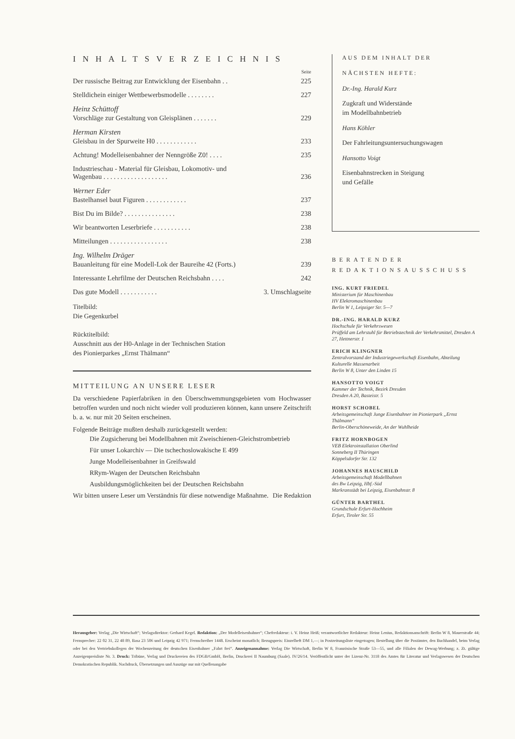INHALTSVERZEICHNIS
Seite
Der russische Beitrag zur Entwicklung der Eisenbahn . . 225
Stelldichein einiger Wettbewerbsmodelle . . . . . . . . 227
Heinz Schüttoff
Vorschläge zur Gestaltung von Gleisplänen . . . . . . . 229
Herman Kirsten
Gleisbau in der Spurweite H0 . . . . . . . . . . . . 233
Achtung! Modelleisenbahner der Nenngröße Z0! . . . . 235
Industrieschau - Material für Gleisbau, Lokomotiv- und
Wagenbau . . . . . . . . . . . . . . . . . . . 236
Werner Eder
Bastelhansel baut Figuren . . . . . . . . . . . . 237
Bist Du im Bilde? . . . . . . . . . . . . . . . 238
Wir beantworten Leserbriefe . . . . . . . . . . . 238
Mitteilungen . . . . . . . . . . . . . . . . . 238
Ing. Wilhelm Dräger
Bauanleitung für eine Modell-Lok der Baureihe 42 (Forts.) 239
Interessante Lehrfilme der Deutschen Reichsbahn . . . . 242
Das gute Modell . . . . . . . . . . . 3. Umschlagseite
Titelbild:
Die Gegenkurbel
Rücktitelbild:
Ausschnitt aus der H0-Anlage in der Technischen Station
des Pionierparkes „Ernst Thälmann“
MITTEILUNG AN UNSERE LESER
Da verschiedene Papierfabriken in den Überschwemmungsgebieten vom Hochwasser betroffen wurden und noch nicht wieder voll produzieren können, kann unsere Zeitschrift b. a. w. nur mit 20 Seiten erscheinen.
Folgende Beiträge mußten deshalb zurückgestellt werden:
Die Zugsicherung bei Modellbahnen mit Zweischienen-Gleichstrombetrieb
Für unser Lokarchiv — Die tschechoslowakische E 499
Junge Modelleisenbahner in Greifswald
RRym-Wagen der Deutschen Reichsbahn
Ausbildungsmöglichkeiten bei der Deutschen Reichsbahn
Wir bitten unsere Leser um Verständnis für diese notwendige Maßnahme. Die Redaktion
AUS DEM INHALT DER
NÄCHSTEN HEFTE:
Dr.-Ing. Harald Kurz
Zugkraft und Widerstände
im Modellbahnbetrieb
Hans Köhler
Der Fahrleitungsuntersuchungswagen
Hansotto Voigt
Eisenbahnstrecken in Steigung
und Gefälle
BERATENDER
REDAKTIONSAUSSCHUSS
ING. KURT FRIEDEL
Ministerium für Maschinenbau
HV Elektromaschinenbau
Berlin W 1, Leipziger Str. 5—7
DR.-ING. HARALD KURZ
Hochschule für Verkehrswesen
Prüffeld am Lehrstuhl für Betriebstechnik der Verkehrsmittel, Dresden A 27, Hettnerstr. 1
ERICH KLINGNER
Zentralvorstand der Industriegewerkschaft Eisenbahn, Abteilung Kulturelle Massenarbeit
Berlin W 8, Unter den Linden 15
HANSOTTO VOIGT
Kammer der Technik, Bezirk Dresden
Dresden A 20, Basteistr. 5
HORST SCHOBEL
Arbeitsgemeinschaft Junge Eisenbahner im Pionierpark „Ernst Thälmann“Berlin-Oberschöneweide, An der Wuhlheide
FRITZ HORNBOGEN
VEB Elektroinstallation Oberlind
Sonneberg II Thüringen
Köppelsdorfer Str. 132
JOHANNES HAUSCHILD
Arbeitsgemeinschaft Modellbahnen
des Bw Leipzig, Hbf.-Süd
Markranstädt bei Leipzig, Eisenbahnstr. 8
GÜNTER BARTHEL
Grundschule Erfurt-Hochheim
Erfurt, Tiroler Str. 55
Herausgeber: Verlag „Die Wirtschaft“; Verlagsdirektor: Gerhard Kegel. Redaktion: „Der Modelleisenbahner“; Chefredakteur: i. V. Heinz Heiß; verantwortlicher Redakteur: Heinz Lenius, Redaktionsanschrift: Berlin W 8, Mauerstraße 44; Fernsprecher: 22 02 31, 22 48 89, Basa 23 506 und Leipzig 42 971; Fernschreiber 1448. Erscheint monatlich; Bezugspreis: Einzelheft DM 1,—; in Postzeitungsliste eingetragen; Bestellung über die Postämter, den Buchhandel, beim Verlag oder bei den Vertriebskollegen der Wochenzeitung der deutschen Eisenbahner „Fahrt frei“. Anzeigenannahme: Verlag Die Wirtschaft, Berlin W 8, Französische Straße 53—55, und alle Filialen der Dewag-Werbung; z. Zt. gültige Anzeigenpreisliste Nr. 3. Druck: Tribüne, Verlag und Druckereien des FDGB/GmbH, Berlin, Druckerei II Naumburg (Saale). IV/26/14. Veröffentlicht unter der Lizenz-Nr. 3118 des Amtes für Literatur und Verlagswesen der Deutschen Demokratischen Republik. Nachdruck, Übersetzungen und Auszüge nur mit Quellenangabe